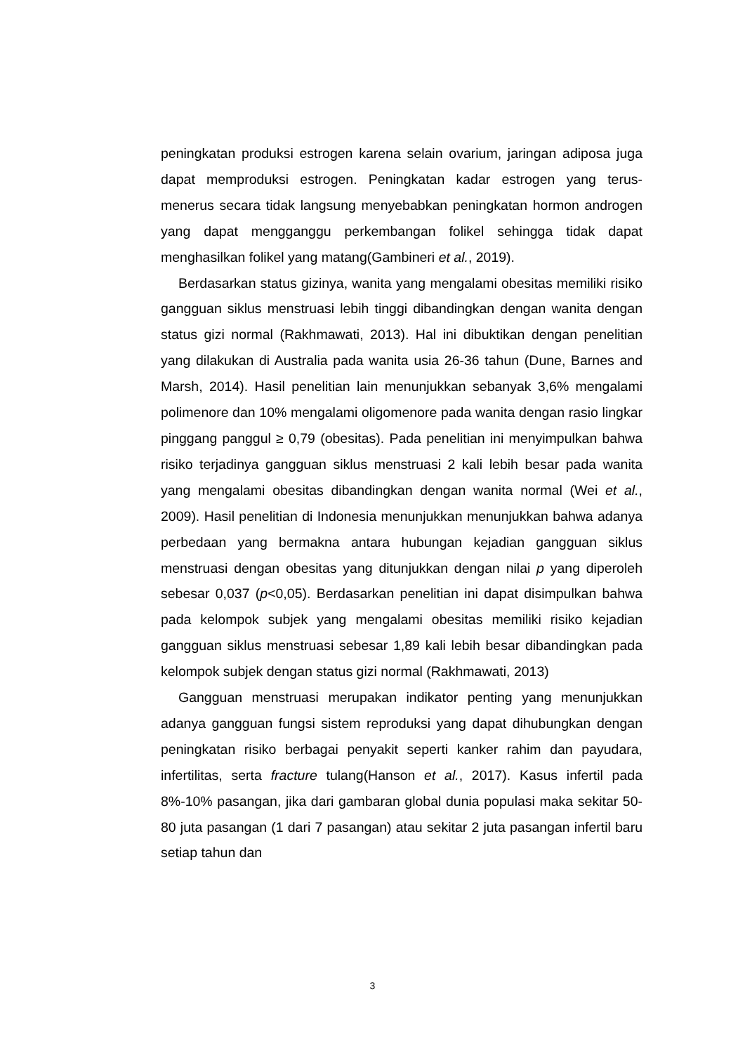peningkatan produksi estrogen karena selain ovarium, jaringan adiposa juga dapat memproduksi estrogen. Peningkatan kadar estrogen yang terus-menerus secara tidak langsung menyebabkan peningkatan hormon androgen yang dapat mengganggu perkembangan folikel sehingga tidak dapat menghasilkan folikel yang matang(Gambineri et al., 2019).
Berdasarkan status gizinya, wanita yang mengalami obesitas memiliki risiko gangguan siklus menstruasi lebih tinggi dibandingkan dengan wanita dengan status gizi normal (Rakhmawati, 2013). Hal ini dibuktikan dengan penelitian yang dilakukan di Australia pada wanita usia 26-36 tahun (Dune, Barnes and Marsh, 2014). Hasil penelitian lain menunjukkan sebanyak 3,6% mengalami polimenore dan 10% mengalami oligomenore pada wanita dengan rasio lingkar pinggang panggul ≥ 0,79 (obesitas). Pada penelitian ini menyimpulkan bahwa risiko terjadinya gangguan siklus menstruasi 2 kali lebih besar pada wanita yang mengalami obesitas dibandingkan dengan wanita normal (Wei et al., 2009). Hasil penelitian di Indonesia menunjukkan menunjukkan bahwa adanya perbedaan yang bermakna antara hubungan kejadian gangguan siklus menstruasi dengan obesitas yang ditunjukkan dengan nilai p yang diperoleh sebesar 0,037 (p<0,05). Berdasarkan penelitian ini dapat disimpulkan bahwa pada kelompok subjek yang mengalami obesitas memiliki risiko kejadian gangguan siklus menstruasi sebesar 1,89 kali lebih besar dibandingkan pada kelompok subjek dengan status gizi normal (Rakhmawati, 2013)
Gangguan menstruasi merupakan indikator penting yang menunjukkan adanya gangguan fungsi sistem reproduksi yang dapat dihubungkan dengan peningkatan risiko berbagai penyakit seperti kanker rahim dan payudara, infertilitas, serta fracture tulang(Hanson et al., 2017). Kasus infertil pada 8%-10% pasangan, jika dari gambaran global dunia populasi maka sekitar 50- 80 juta pasangan (1 dari 7 pasangan) atau sekitar 2 juta pasangan infertil baru setiap tahun dan
3